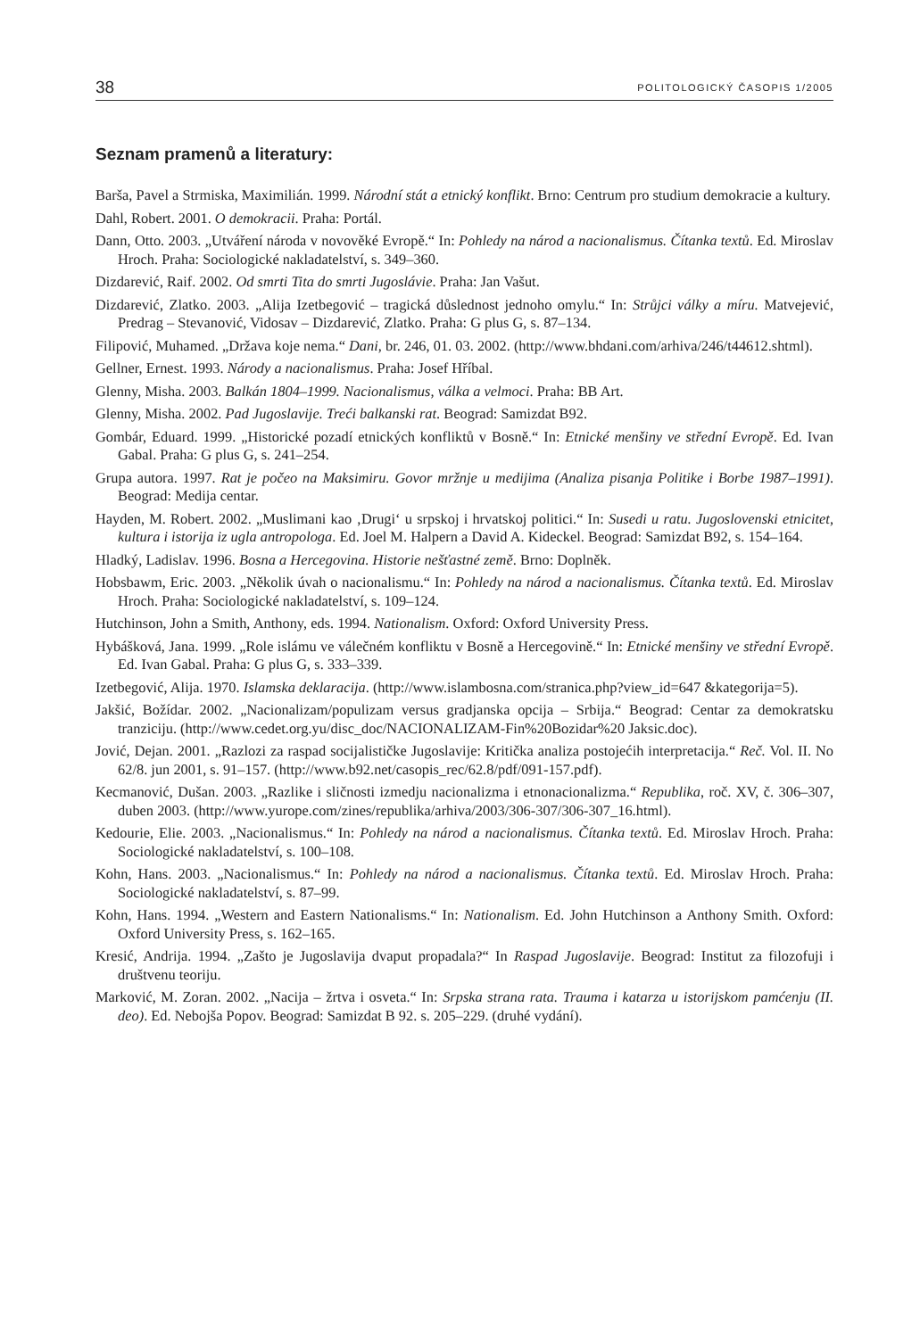38 POLITOLOGICKÝ ČASOPIS 1/2005
Seznam pramenů a literatury:
Barša, Pavel a Strmiska, Maximilián. 1999. Národní stát a etnický konflikt. Brno: Centrum pro studium demokracie a kultury.
Dahl, Robert. 2001. O demokracii. Praha: Portál.
Dann, Otto. 2003. „Utváření národa v novověké Evropě.“ In: Pohledy na národ a nacionalismus. Čítanka textů. Ed. Miroslav Hroch. Praha: Sociologické nakladatelství, s. 349–360.
Dizdarević, Raif. 2002. Od smrti Tita do smrti Jugoslávie. Praha: Jan Vašut.
Dizdarević, Zlatko. 2003. „Alija Izetbegović – tragická důslednost jednoho omylu.“ In: Strůjci války a míru. Matvejević, Predrag – Stevanović, Vidosav – Dizdarević, Zlatko. Praha: G plus G, s. 87–134.
Filipović, Muhamed. „Država koje nema.“ Dani, br. 246, 01. 03. 2002. (http://www.bhdani.com/arhiva/246/t44612.shtml).
Gellner, Ernest. 1993. Národy a nacionalismus. Praha: Josef Hříbal.
Glenny, Misha. 2003. Balkán 1804–1999. Nacionalismus, válka a velmoci. Praha: BB Art.
Glenny, Misha. 2002. Pad Jugoslavije. Treći balkanski rat. Beograd: Samizdat B92.
Gombár, Eduard. 1999. „Historické pozadí etnických konfliktů v Bosně.“ In: Etnické menšiny ve střední Evropě. Ed. Ivan Gabal. Praha: G plus G, s. 241–254.
Grupa autora. 1997. Rat je počeo na Maksimiru. Govor mržnje u medijima (Analiza pisanja Politike i Borbe 1987–1991). Beograd: Medija centar.
Hayden, M. Robert. 2002. „Muslimani kao ‚Drugi‘ u srpskoj i hrvatskoj politici.“ In: Susedi u ratu. Jugoslovenski etnicitet, kultura i istorija iz ugla antropologa. Ed. Joel M. Halpern a David A. Kideckel. Beograd: Samizdat B92, s. 154–164.
Hladký, Ladislav. 1996. Bosna a Hercegovina. Historie nešťastné země. Brno: Doplněk.
Hobsbawm, Eric. 2003. „Několik úvah o nacionalismu.“ In: Pohledy na národ a nacionalismus. Čítanka textů. Ed. Miroslav Hroch. Praha: Sociologické nakladatelství, s. 109–124.
Hutchinson, John a Smith, Anthony, eds. 1994. Nationalism. Oxford: Oxford University Press.
Hybášková, Jana. 1999. „Role islámu ve válečném konfliktu v Bosně a Hercegovině.“ In: Etnické menšiny ve střední Evropě. Ed. Ivan Gabal. Praha: G plus G, s. 333–339.
Izetbegović, Alija. 1970. Islamska deklaracija. (http://www.islambosna.com/stranica.php?view_id=647 &kategorija=5).
Jakšić, Božídar. 2002. „Nacionalizam/populizam versus gradjanska opcija – Srbija.“ Beograd: Centar za demokratsku tranziciju. (http://www.cedet.org.yu/disc_doc/NACIONALIZAM-Fin%20Bozidar%20 Jaksic.doc).
Jović, Dejan. 2001. „Razlozi za raspad socijalističke Jugoslavije: Kritička analiza postojećih interpretacija.“ Reč. Vol. II. No 62/8. jun 2001, s. 91–157. (http://www.b92.net/casopis_rec/62.8/pdf/091-157.pdf).
Kecmanović, Dušan. 2003. „Razlike i sličnosti izmedju nacionalizma i etnonacionalizma.“ Republika, roč. XV, č. 306–307, duben 2003. (http://www.yurope.com/zines/republika/arhiva/2003/306-307/306-307_16.html).
Kedourie, Elie. 2003. „Nacionalismus.“ In: Pohledy na národ a nacionalismus. Čítanka textů. Ed. Miroslav Hroch. Praha: Sociologické nakladatelství, s. 100–108.
Kohn, Hans. 2003. „Nacionalismus.“ In: Pohledy na národ a nacionalismus. Čítanka textů. Ed. Miroslav Hroch. Praha: Sociologické nakladatelství, s. 87–99.
Kohn, Hans. 1994. „Western and Eastern Nationalisms.“ In: Nationalism. Ed. John Hutchinson a Anthony Smith. Oxford: Oxford University Press, s. 162–165.
Kresić, Andrija. 1994. „Zašto je Jugoslavija dvaput propadala?“ In Raspad Jugoslavije. Beograd: Institut za filozofuji i društvenu teoriju.
Marković, M. Zoran. 2002. „Nacija – žrtva i osveta.“ In: Srpska strana rata. Trauma i katarza u istorijskom pamćenju (II. deo). Ed. Nebojša Popov. Beograd: Samizdat B 92. s. 205–229. (druhé vydání).